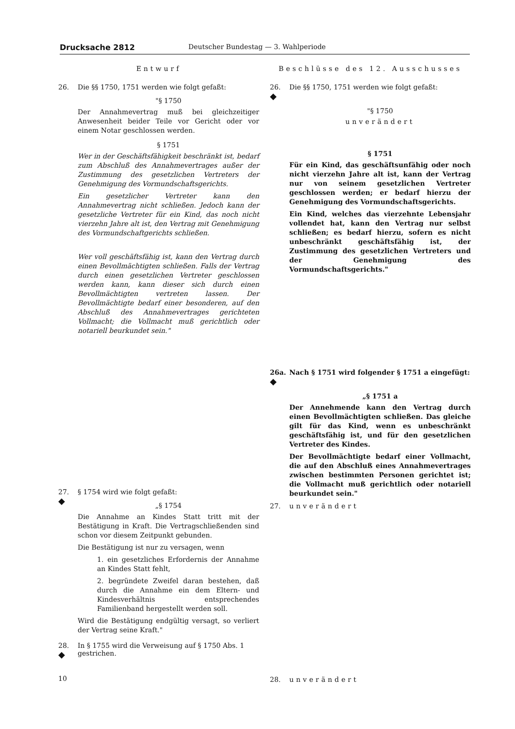Drucksache 2812 Deutscher Bundestag — 3. Wahlperiode
Entwurf
26. Die §§ 1750, 1751 werden wie folgt gefaßt:
"§ 1750
Der Annahmevertrag muß bei gleichzeitiger Anwesenheit beider Teile vor Gericht oder vor einem Notar geschlossen werden.
§ 1751
Wer in der Geschäftsfähigkeit beschränkt ist, bedarf zum Abschluß des Annahmevertrages außer der Zustimmung des gesetzlichen Vertreters der Genehmigung des Vormundschaftsgerichts.
Ein gesetzlicher Vertreter kann den Annahmevertrag nicht schließen. Jedoch kann der gesetzliche Vertreter für ein Kind, das noch nicht vierzehn Jahre alt ist, den Vertrag mit Genehmigung des Vormundschaftgerichts schließen.
Wer voll geschäftsfähig ist, kann den Vertrag durch einen Bevollmächtigten schließen. Falls der Vertrag durch einen gesetzlichen Vertreter geschlossen werden kann, kann dieser sich durch einen Bevollmächtigten vertreten lassen. Der Bevollmächtigte bedarf einer besonderen, auf den Abschluß des Annahmevertrages gerichteten Vollmacht; die Vollmacht muß gerichtlich oder notariell beurkundet sein."
27.
◆
§ 1754 wird wie folgt gefaßt:
„§ 1754
Die Annahme an Kindes Statt tritt mit der Bestätigung in Kraft. Die Vertragschließenden sind schon vor diesem Zeitpunkt gebunden.
Die Bestätigung ist nur zu versagen, wenn
1. ein gesetzliches Erfordernis der Annahme an Kindes Statt fehlt,
2. begründete Zweifel daran bestehen, daß durch die Annahme ein dem Eltern- und Kindesverhältnis entsprechendes Familienband hergestellt werden soll.
Wird die Bestätigung endgültig versagt, so verliert der Vertrag seine Kraft."
28.
◆ In § 1755 wird die Verweisung auf § 1750 Abs. 1 gestrichen.
10
Beschlüsse des 12. Ausschusses
26.
◆ Die §§ 1750, 1751 werden wie folgt gefaßt:
"§ 1750
unverändert
§ 1751
Für ein Kind, das geschäftsunfähig oder noch nicht vierzehn Jahre alt ist, kann der Vertrag nur von seinem gesetzlichen Vertreter geschlossen werden; er bedarf hierzu der Genehmigung des Vormundschaftsgerichts.
Ein Kind, welches das vierzehnte Lebensjahr vollendet hat, kann den Vertrag nur selbst schließen; es bedarf hierzu, sofern es nicht unbeschränkt geschäftsfähig ist, der Zustimmung des gesetzlichen Vertreters und der Genehmigung des Vormundschaftsgerichts."
26a.
◆ Nach § 1751 wird folgender § 1751 a eingefügt:
„§ 1751 a
Der Annehmende kann den Vertrag durch einen Bevollmächtigten schließen. Das gleiche gilt für das Kind, wenn es unbeschränkt geschäftsfähig ist, und für den gesetzlichen Vertreter des Kindes.
Der Bevollmächtigte bedarf einer Vollmacht, die auf den Abschluß eines Annahmevertrages zwischen bestimmten Personen gerichtet ist; die Vollmacht muß gerichtlich oder notariell beurkundet sein."
27. unverändert
28. unverändert